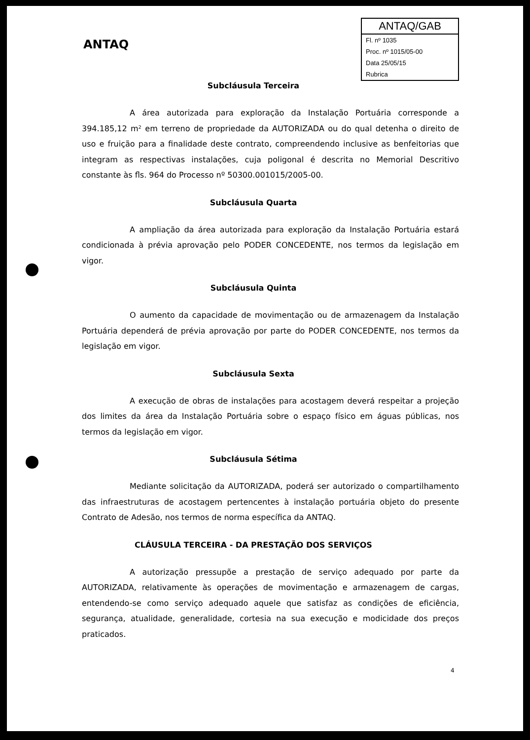ANTAQ
ANTAQ/GAB
Fl. nº 1035
Proc. nº 1015/05-00
Data 25/05/15
Rubrica
Subcláusula Terceira
A área autorizada para exploração da Instalação Portuária corresponde a 394.185,12 m² em terreno de propriedade da AUTORIZADA ou do qual detenha o direito de uso e fruição para a finalidade deste contrato, compreendendo inclusive as benfeitorias que integram as respectivas instalações, cuja poligonal é descrita no Memorial Descritivo constante às fls. 964 do Processo nº 50300.001015/2005-00.
Subcláusula Quarta
A ampliação da área autorizada para exploração da Instalação Portuária estará condicionada à prévia aprovação pelo PODER CONCEDENTE, nos termos da legislação em vigor.
Subcláusula Quinta
O aumento da capacidade de movimentação ou de armazenagem da Instalação Portuária dependerá de prévia aprovação por parte do PODER CONCEDENTE, nos termos da legislação em vigor.
Subcláusula Sexta
A execução de obras de instalações para acostagem deverá respeitar a projeção dos limites da área da Instalação Portuária sobre o espaço físico em águas públicas, nos termos da legislação em vigor.
Subcláusula Sétima
Mediante solicitação da AUTORIZADA, poderá ser autorizado o compartilhamento das infraestruturas de acostagem pertencentes à instalação portuária objeto do presente Contrato de Adesão, nos termos de norma específica da ANTAQ.
CLÁUSULA TERCEIRA - DA PRESTAÇÃO DOS SERVIÇOS
A autorização pressupõe a prestação de serviço adequado por parte da AUTORIZADA, relativamente às operações de movimentação e armazenagem de cargas, entendendo-se como serviço adequado aquele que satisfaz as condições de eficiência, segurança, atualidade, generalidade, cortesia na sua execução e modicidade dos preços praticados.
4